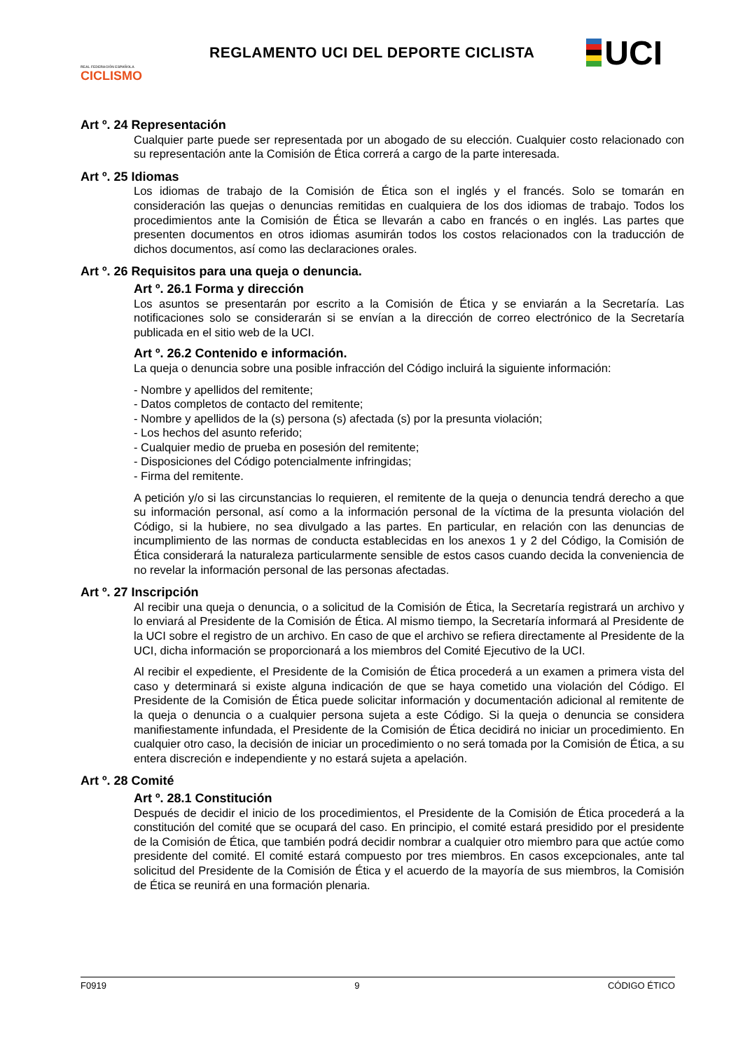REAL FEDERACIÓN ESPAÑOLA
CICLISMO
REGLAMENTO UCI DEL DEPORTE CICLISTA
UCI
Art º. 24 Representación
Cualquier parte puede ser representada por un abogado de su elección. Cualquier costo relacionado con su representación ante la Comisión de Ética correrá a cargo de la parte interesada.
Art º. 25 Idiomas
Los idiomas de trabajo de la Comisión de Ética son el inglés y el francés. Solo se tomarán en consideración las quejas o denuncias remitidas en cualquiera de los dos idiomas de trabajo. Todos los procedimientos ante la Comisión de Ética se llevarán a cabo en francés o en inglés. Las partes que presenten documentos en otros idiomas asumirán todos los costos relacionados con la traducción de dichos documentos, así como las declaraciones orales.
Art º. 26 Requisitos para una queja o denuncia.
Art º. 26.1 Forma y dirección
Los asuntos se presentarán por escrito a la Comisión de Ética y se enviarán a la Secretaría. Las notificaciones solo se considerarán si se envían a la dirección de correo electrónico de la Secretaría publicada en el sitio web de la UCI.
Art º. 26.2 Contenido e información.
La queja o denuncia sobre una posible infracción del Código incluirá la siguiente información:
- Nombre y apellidos del remitente;
- Datos completos de contacto del remitente;
- Nombre y apellidos de la (s) persona (s) afectada (s) por la presunta violación;
- Los hechos del asunto referido;
- Cualquier medio de prueba en posesión del remitente;
- Disposiciones del Código potencialmente infringidas;
- Firma del remitente.
A petición y/o si las circunstancias lo requieren, el remitente de la queja o denuncia tendrá derecho a que su información personal, así como a la información personal de la víctima de la presunta violación del Código, si la hubiere, no sea divulgado a las partes. En particular, en relación con las denuncias de incumplimiento de las normas de conducta establecidas en los anexos 1 y 2 del Código, la Comisión de Ética considerará la naturaleza particularmente sensible de estos casos cuando decida la conveniencia de no revelar la información personal de las personas afectadas.
Art º. 27 Inscripción
Al recibir una queja o denuncia, o a solicitud de la Comisión de Ética, la Secretaría registrará un archivo y lo enviará al Presidente de la Comisión de Ética. Al mismo tiempo, la Secretaría informará al Presidente de la UCI sobre el registro de un archivo. En caso de que el archivo se refiera directamente al Presidente de la UCI, dicha información se proporcionará a los miembros del Comité Ejecutivo de la UCI.
Al recibir el expediente, el Presidente de la Comisión de Ética procederá a un examen a primera vista del caso y determinará si existe alguna indicación de que se haya cometido una violación del Código. El Presidente de la Comisión de Ética puede solicitar información y documentación adicional al remitente de la queja o denuncia o a cualquier persona sujeta a este Código. Si la queja o denuncia se considera manifiestamente infundada, el Presidente de la Comisión de Ética decidirá no iniciar un procedimiento. En cualquier otro caso, la decisión de iniciar un procedimiento o no será tomada por la Comisión de Ética, a su entera discreción e independiente y no estará sujeta a apelación.
Art º. 28 Comité
Art º. 28.1 Constitución
Después de decidir el inicio de los procedimientos, el Presidente de la Comisión de Ética procederá a la constitución del comité que se ocupará del caso. En principio, el comité estará presidido por el presidente de la Comisión de Ética, que también podrá decidir nombrar a cualquier otro miembro para que actúe como presidente del comité. El comité estará compuesto por tres miembros. En casos excepcionales, ante tal solicitud del Presidente de la Comisión de Ética y el acuerdo de la mayoría de sus miembros, la Comisión de Ética se reunirá en una formación plenaria.
F0919 9 CÓDIGO ÉTICO